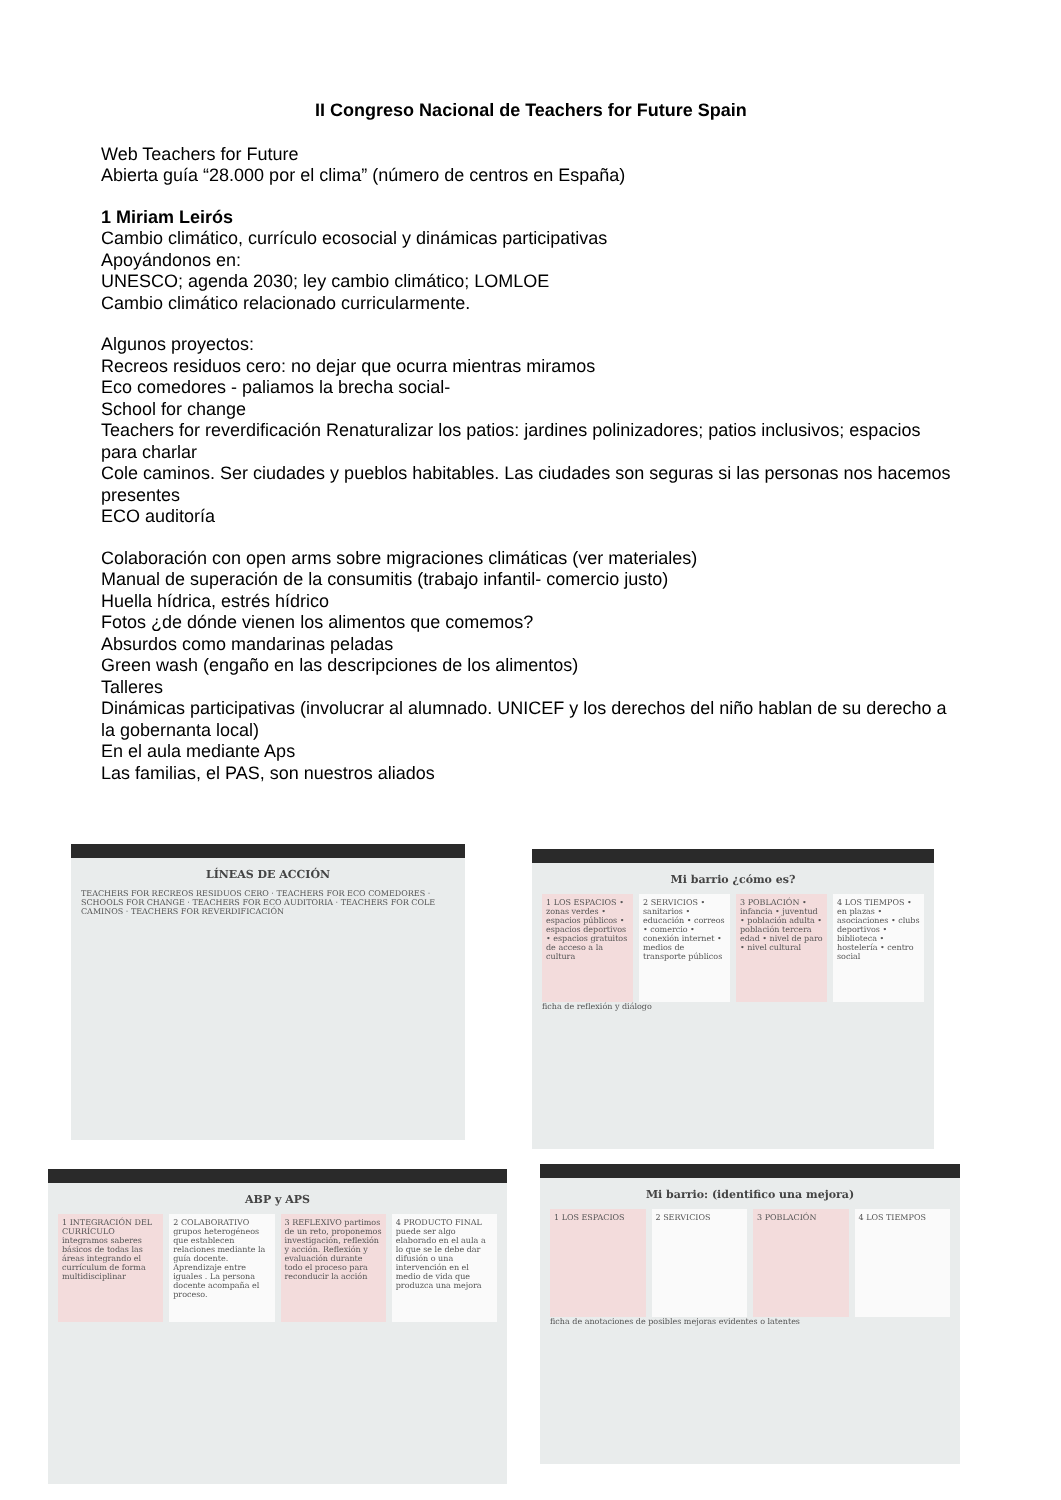II Congreso Nacional de Teachers for Future Spain
Web Teachers for Future
Abierta guía “28.000 por el clima” (número de centros en España)
1 Miriam Leirós
Cambio climático, currículo ecosocial y dinámicas participativas
Apoyándonos en:
UNESCO; agenda 2030; ley cambio climático; LOMLOE
Cambio climático relacionado curricularmente.
Algunos proyectos:
Recreos residuos cero: no dejar que ocurra mientras miramos
Eco comedores - paliamos la brecha social-
School for change
Teachers for reverdificación Renaturalizar los patios: jardines polinizadores; patios inclusivos; espacios para charlar
Cole caminos. Ser ciudades y pueblos habitables. Las ciudades son seguras si las personas nos hacemos presentes
ECO auditoría
Colaboración con open arms sobre migraciones climáticas (ver materiales)
Manual de superación de la consumitis (trabajo infantil- comercio justo)
Huella hídrica, estrés hídrico
Fotos ¿de dónde vienen los alimentos que comemos?
Absurdos como mandarinas peladas
Green wash (engaño en las descripciones de los alimentos)
Talleres
Dinámicas participativas (involucrar al alumnado. UNICEF y los derechos del niño hablan de su derecho a la gobernanta local)
En el aula mediante Aps
Las familias, el PAS, son nuestros aliados
LÍNEAS DE ACCIÓN
TEACHERS FOR RECREOS RESIDUOS CERO · TEACHERS FOR ECO COMEDORES · SCHOOLS FOR CHANGE · TEACHERS FOR ECO AUDITORIA · TEACHERS FOR COLE CAMINOS · TEACHERS FOR REVERDIFICACIÓN
Mi barrio ¿cómo es?
1 LOS ESPACIOS • zonas verdes • espacios públicos • espacios deportivos • espacios gratuitos de acceso a la cultura
2 SERVICIOS • sanitarios • educación • correos • comercio • conexión internet • medios de transporte públicos
3 POBLACIÓN • infancia • juventud • población adulta • población tercera edad • nivel de paro • nivel cultural
4 LOS TIEMPOS • en plazas • asociaciones • clubs deportivos • biblioteca • hostelería • centro social
ficha de reflexión y diálogo
ABP y APS
1 INTEGRACIÓN DEL CURRÍCULO integramos saberes básicos de todas las áreas integrando el currículum de forma multidisciplinar
2 COLABORATIVO grupos heterogéneos que establecen relaciones mediante la guía docente. Aprendizaje entre iguales . La persona docente acompaña el proceso.
3 REFLEXIVO partimos de un reto, proponemos investigación, reflexión y acción. Reflexión y evaluación durante todo el proceso para reconducir la acción
4 PRODUCTO FINAL puede ser algo elaborado en el aula a lo que se le debe dar difusión o una intervención en el medio de vida que produzca una mejora
Mi barrio: (identifico una mejora)
1 LOS ESPACIOS 2 SERVICIOS 3 POBLACIÓN 4 LOS TIEMPOS
ficha de anotaciones de posibles mejoras evidentes o latentes